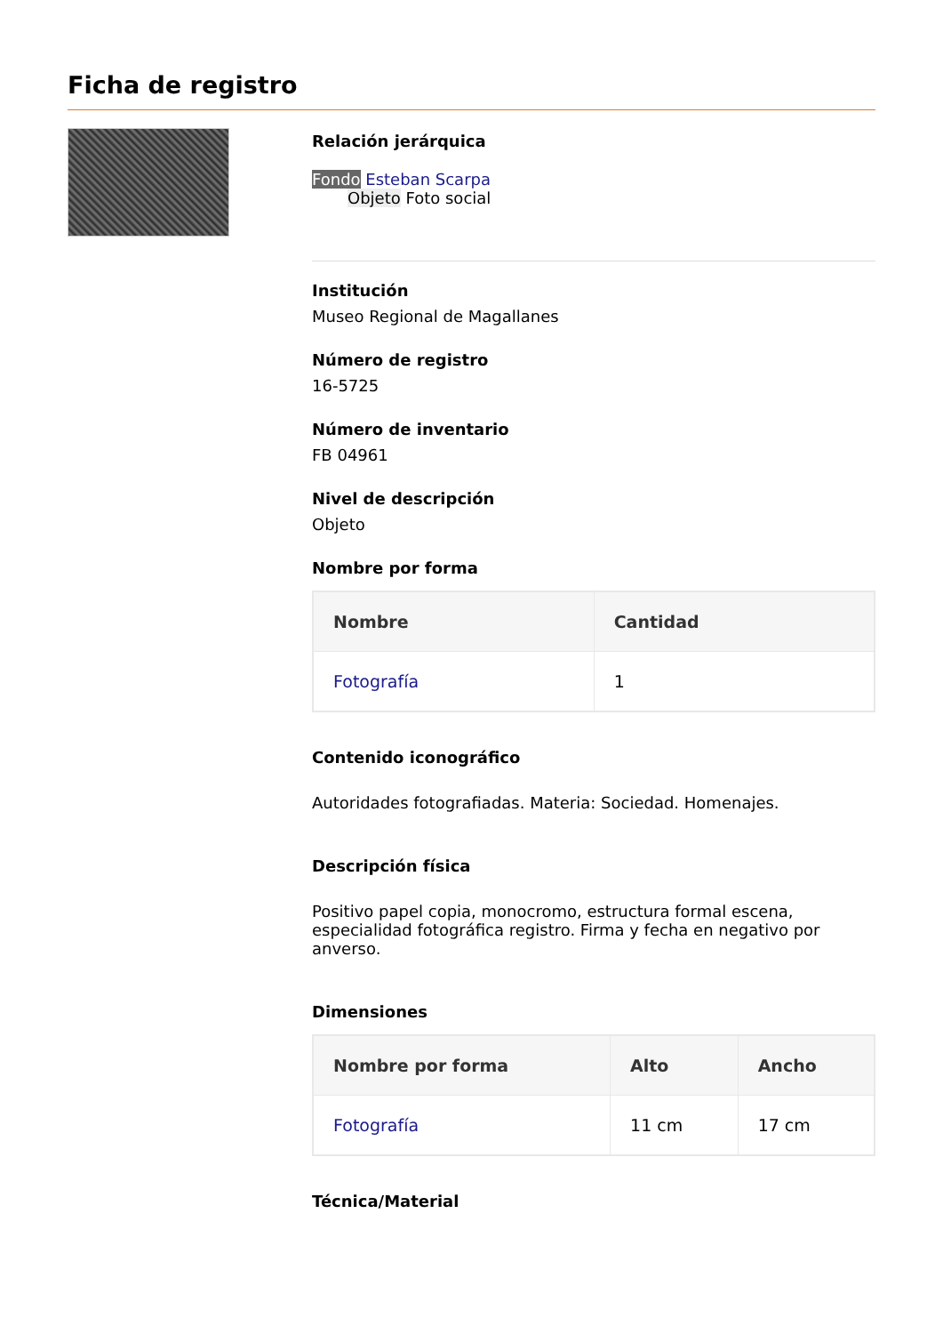Ficha de registro
Relación jerárquica
Fondo Esteban Scarpa
Objeto Foto social
Institución
Museo Regional de Magallanes
Número de registro
16-5725
Número de inventario
FB 04961
Nivel de descripción
Objeto
Nombre por forma
| Nombre | Cantidad |
| --- | --- |
| Fotografía | 1 |
Contenido iconográfico
Autoridades fotografiadas. Materia: Sociedad. Homenajes.
Descripción física
Positivo papel copia, monocromo, estructura formal escena, especialidad fotográfica registro. Firma y fecha en negativo por anverso.
Dimensiones
| Nombre por forma | Alto | Ancho |
| --- | --- | --- |
| Fotografía | 11 cm | 17 cm |
Técnica/Material